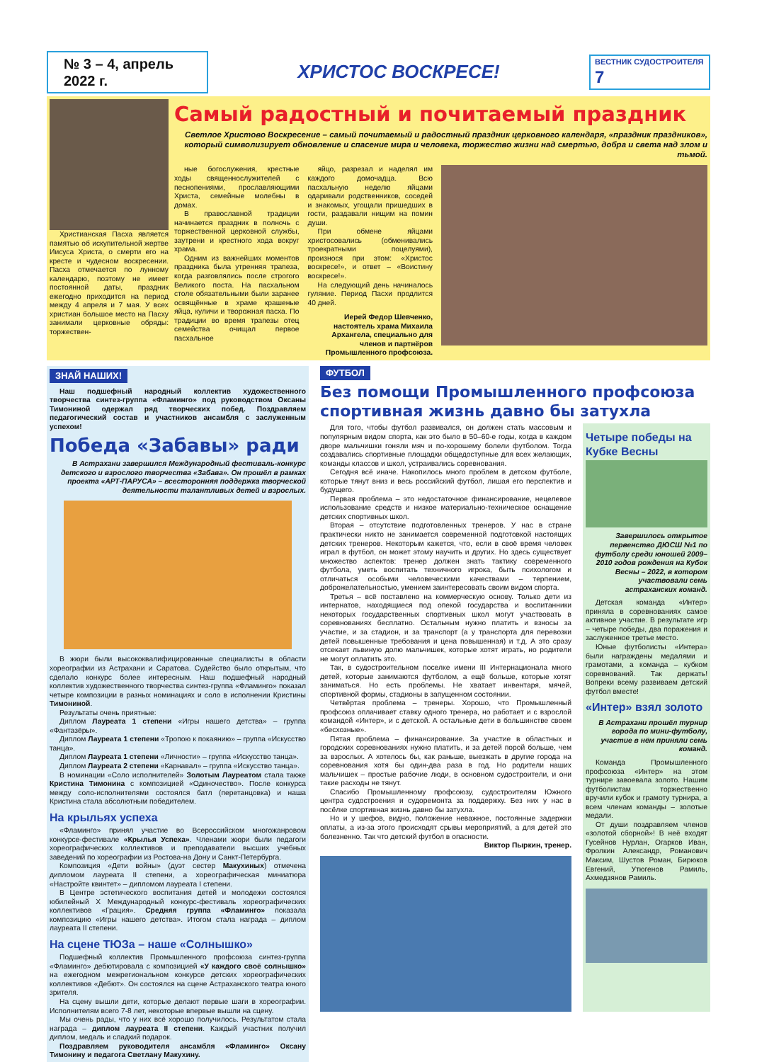№ 3 – 4, апрель 2022 г.
ХРИСТОС ВОСКРЕСЕ!
ВЕСТНИК СУДОСТРОИТЕЛЯ 7
Христианская Пасха является памятью об искупительной жертве Иисуса Христа, о смерти его на кресте и чудесном воскресении. Пасха отмечается по лунному календарю, поэтому не имеет постоянной даты, праздник ежегодно приходится на период между 4 апреля и 7 мая. У всех христиан большое место на Пасху занимали церковные обряды: торжествен-
Самый радостный и почитаемый праздник
Светлое Христово Воскресение – самый почитаемый и радостный праздник церковного календаря, «праздник праздников», который символизирует обновление и спасение мира и человека, торжество жизни над смертью, добра и света над злом и тьмой.
ные богослужения, крестные ходы священнослужителей с песнопениями, прославляющими Христа, семейные молебны в домах.
В православной традиции начинается праздник в полночь с торжественной церковной службы, заутрени и крестного хода вокруг храма.
Одним из важнейших моментов праздника была утренняя трапеза, когда разговлялись после строгого Великого поста. На пасхальном столе обязательными были заранее освящённые в храме крашеные яйца, куличи и творожная пасха. По традиции во время трапезы отец семейства очищал первое пасхальное
яйцо, разрезал и наделял им каждого домочадца. Всю пасхальную неделю яйцами одаривали родственников, соседей и знакомых, угощали пришедших в гости, раздавали нищим на помин души.
При обмене яйцами христосовались (обменивались троекратными поцелуями), произнося при этом: «Христос воскресе!», и ответ – «Воистину воскресе!».
На следующий день начиналось гуляние. Период Пасхи продлится 40 дней.
Иерей Федор Шевченко, настоятель храма Михаила Архангела, специально для членов и партнёров Промышленного профсоюза.
ЗНАЙ НАШИХ!
Наш подшефный народный коллектив художественного творчества синтез-группа «Фламинго» под руководством Оксаны Тимониной одержал ряд творческих побед. Поздравляем педагогический состав и участников ансамбля с заслуженным успехом!
Победа «Забавы» ради
В Астрахани завершился Международный фестиваль-конкурс детского и взрослого творчества «Забава». Он прошёл в рамках проекта «АРТ-ПАРУСА» – всесторонняя поддержка творческой деятельности талантливых детей и взрослых.
В жюри были высококвалифицированные специалисты в области хореографии из Астрахани и Саратова. Судейство было открытым, что сделало конкурс более интересным. Наш подшефный народный коллектив художественного творчества синтез-группа «Фламинго» показал четыре композиции в разных номинациях и соло в исполнении Кристины Тимониной.
Результаты очень приятные:
Диплом Лауреата 1 степени «Игры нашего детства» – группа «Фантазёры».
Диплом Лауреата 1 степени «Тропою к покаянию» – группа «Искусство танца».
Диплом Лауреата 1 степени «Личности» – группа «Искусство танца».
Диплом Лауреата 2 степени «Карнавал» – группа «Искусство танца».
В номинации «Соло исполнителей» Золотым Лауреатом стала также Кристина Тимонина с композицией «Одиночество». После конкурса между соло-исполнителями состоялся батл (перетанцовка) и наша Кристина стала абсолютным победителем.
На крыльях успеха
«Фламинго» принял участие во Всероссийском многожанровом конкурсе-фестивале «Крылья Успеха». Членами жюри были педагоги хореографических коллективов и преподаватели высших учебных заведений по хореографии из Ростова-на Дону и Санкт-Петербурга.
Композиция «Дети войны» (дуэт сестер Макухиных) отмечена дипломом лауреата II степени, а хореографическая миниатюра «Настройте квинтет» – дипломом лауреата I степени.
В Центре эстетического воспитания детей и молодежи состоялся юбилейный X Международный конкурс-фестиваль хореографических коллективов «Грация». Средняя группа «Фламинго» показала композицию «Игры нашего детства». Итогом стала награда – диплом лауреата II степени.
На сцене ТЮЗа – наше «Солнышко»
Подшефный коллектив Промышленного профсоюза синтез-группа «Фламинго» дебютировала с композицией «У каждого своё солнышко» на ежегодном межрегиональном конкурсе детских хореографических коллективов «Дебют». Он состоялся на сцене Астраханского театра юного зрителя.
На сцену вышли дети, которые делают первые шаги в хореографии. Исполнителям всего 7-8 лет, некоторые впервые вышли на сцену.
Мы очень рады, что у них всё хорошо получилось. Результатом стала награда – диплом лауреата II степени. Каждый участник получил диплом, медаль и сладкий подарок.
Поздравляем руководителя ансамбля «Фламинго» Оксану Тимонину и педагога Светлану Макухину.
ФУТБОЛ
Без помощи Промышленного профсоюза спортивная жизнь давно бы затухла
Для того, чтобы футбол развивался, он должен стать массовым и популярным видом спорта, как это было в 50–60-е годы, когда в каждом дворе мальчишки гоняли мяч и по-хорошему болели футболом. Тогда создавались спортивные площадки общедоступные для всех желающих, команды классов и школ, устраивались соревнования.
Сегодня всё иначе. Накопилось много проблем в детском футболе, которые тянут вниз и весь российский футбол, лишая его перспектив и будущего.
Первая проблема – это недостаточное финансирование, нецелевое использование средств и низкое материально-техническое оснащение детских спортивных школ.
Вторая – отсутствие подготовленных тренеров. У нас в стране практически никто не занимается современной подготовкой настоящих детских тренеров. Некоторым кажется, что, если в своё время человек играл в футбол, он может этому научить и других. Но здесь существует множество аспектов: тренер должен знать тактику современного футбола, уметь воспитать техничного игрока, быть психологом и отличаться особыми человеческими качествами – терпением, доброжелательностью, умением заинтересовать своим видом спорта.
Третья – всё поставлено на коммерческую основу. Только дети из интернатов, находящиеся под опекой государства и воспитанники некоторых государственных спортивных школ могут участвовать в соревнованиях бесплатно. Остальным нужно платить и взносы за участие, и за стадион, и за транспорт (а у транспорта для перевозки детей повышенные требования и цена повышенная) и т.д. А это сразу отсекает львиную долю мальчишек, которые хотят играть, но родители не могут оплатить это.
Так, в судостроительном поселке имени III Интернационала много детей, которые занимаются футболом, а ещё больше, которые хотят заниматься. Но есть проблемы. Не хватает инвентаря, мячей, спортивной формы, стадионы в запущенном состоянии.
Четвёртая проблема – тренеры. Хорошо, что Промышленный профсоюз оплачивает ставку одного тренера, но работает и с взрослой командой «Интер», и с детской. А остальные дети в большинстве своем «бесхозные».
Пятая проблема – финансирование. За участие в областных и городских соревнованиях нужно платить, и за детей порой больше, чем за взрослых. А хотелось бы, как раньше, выезжать в другие города на соревнования хотя бы один-два раза в год. Но родители наших мальчишек – простые рабочие люди, в основном судостроители, и они такие расходы не тянут.
Спасибо Промышленному профсоюзу, судостроителям Южного центра судостроения и судоремонта за поддержку. Без них у нас в посёлке спортивная жизнь давно бы затухла.
Но и у шефов, видно, положение неважное, постоянные задержки оплаты, а из-за этого происходят срывы мероприятий, а для детей это болезненно. Так что детский футбол в опасности.
Виктор Пыркин, тренер.
Четыре победы на Кубке Весны
Завершилось открытое первенство ДЮСШ №1 по футболу среди юношей 2009–2010 годов рождения на Кубок Весны – 2022, в котором участвовали семь астраханских команд.
Детская команда «Интер» приняла в соревнованиях самое активное участие. В результате игр – четыре победы, два поражения и заслуженное третье место.
Юные футболисты «Интера» были награждены медалями и грамотами, а команда – кубком соревнований. Так держать! Вопреки всему развиваем детский футбол вместе!
«Интер» взял золото
В Астрахани прошёл турнир города по мини-футболу, участие в нём приняли семь команд.
Команда Промышленного профсоюза «Интер» на этом турнире завоевала золото. Нашим футболистам торжественно вручили кубок и грамоту турнира, а всем членам команды – золотые медали.
От души поздравляем членов «золотой сборной»! В неё входят Гусейнов Нурлан, Огарков Иван, Фролкин Александр, Романович Максим, Шустов Роман, Бирюков Евгений, Утюгенов Рамиль, Ахмедзянов Рамиль.